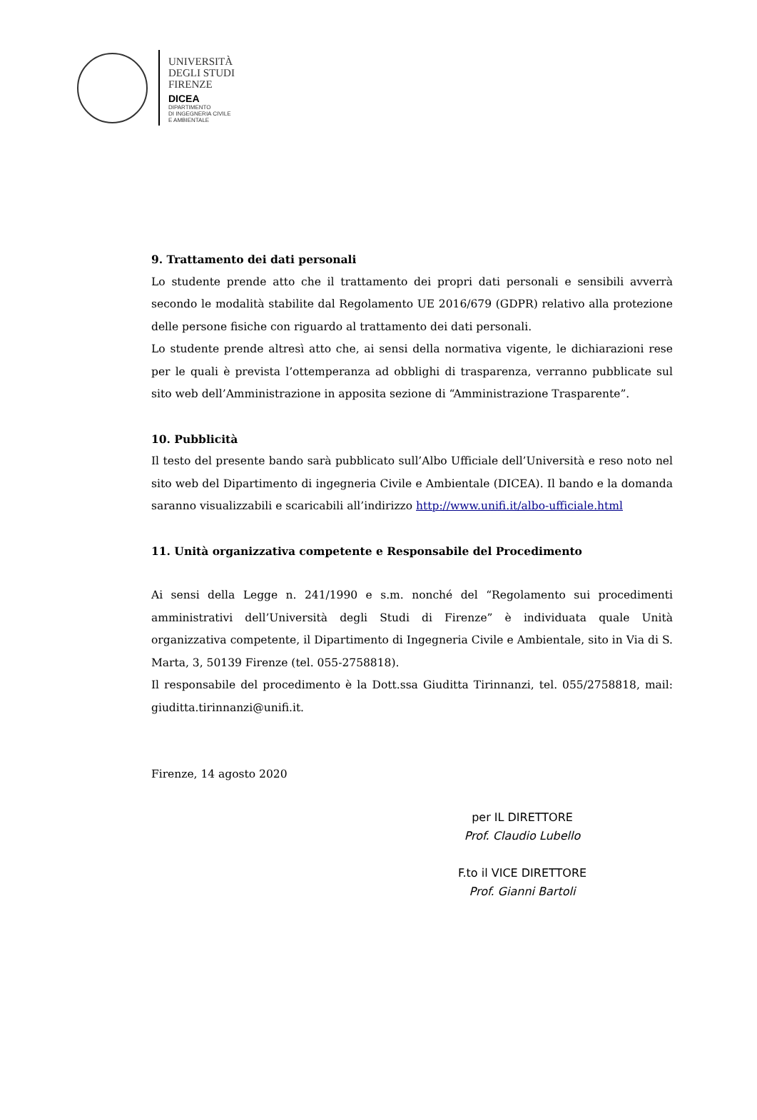UNIVERSITÀ
DEGLI STUDI
FIRENZE
DICEA
DIPARTIMENTO
DI INGEGNERIA CIVILE
E AMBIENTALE
9. Trattamento dei dati personali
Lo studente prende atto che il trattamento dei propri dati personali e sensibili avverrà secondo le modalità stabilite dal Regolamento UE 2016/679 (GDPR) relativo alla protezione delle persone fisiche con riguardo al trattamento dei dati personali.
Lo studente prende altresì atto che, ai sensi della normativa vigente, le dichiarazioni rese per le quali è prevista l’ottemperanza ad obblighi di trasparenza, verranno pubblicate sul sito web dell’Amministrazione in apposita sezione di “Amministrazione Trasparente”.
10. Pubblicità
Il testo del presente bando sarà pubblicato sull’Albo Ufficiale dell’Università e reso noto nel sito web del Dipartimento di ingegneria Civile e Ambientale (DICEA). Il bando e la domanda saranno visualizzabili e scaricabili all’indirizzo http://www.unifi.it/albo-ufficiale.html
11. Unità organizzativa competente e Responsabile del Procedimento
Ai sensi della Legge n. 241/1990 e s.m. nonché del “Regolamento sui procedimenti amministrativi dell’Università degli Studi di Firenze” è individuata quale Unità organizzativa competente, il Dipartimento di Ingegneria Civile e Ambientale, sito in Via di S. Marta, 3, 50139 Firenze (tel. 055-2758818).
Il responsabile del procedimento è la Dott.ssa Giuditta Tirinnanzi, tel. 055/2758818, mail: giuditta.tirinnanzi@unifi.it.
Firenze, 14 agosto 2020
per IL DIRETTORE
Prof. Claudio Lubello
F.to il VICE DIRETTORE
Prof. Gianni Bartoli